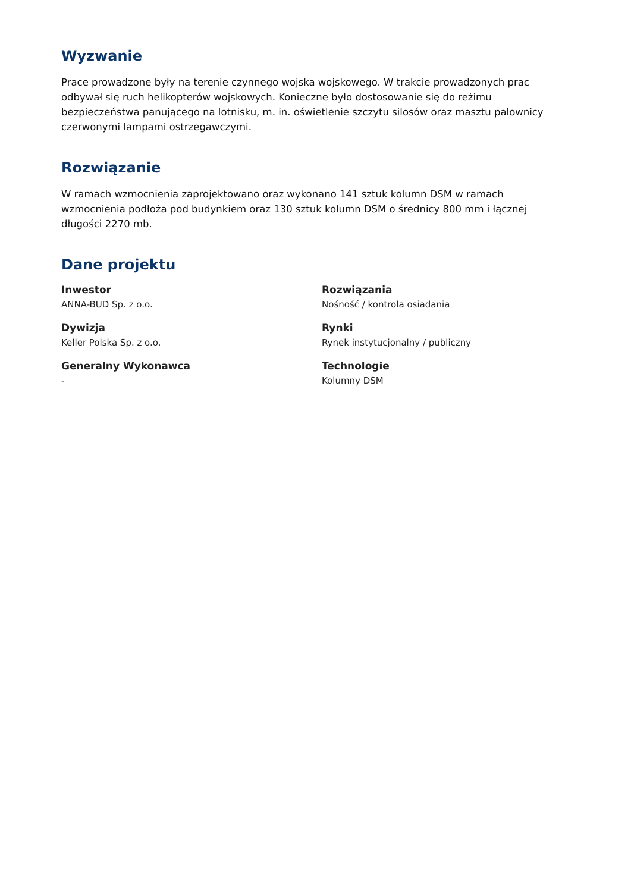Wyzwanie
Prace prowadzone były na terenie czynnego wojska wojskowego. W trakcie prowadzonych prac odbywał się ruch helikopterów wojskowych. Konieczne było dostosowanie się do reżimu bezpieczeństwa panującego na lotnisku, m. in. oświetlenie szczytu silosów oraz masztu palownicy czerwonymi lampami ostrzegawczymi.
Rozwiązanie
W ramach wzmocnienia zaprojektowano oraz wykonano 141 sztuk kolumn DSM w ramach wzmocnienia podłoża pod budynkiem oraz 130 sztuk kolumn DSM o średnicy 800 mm i łącznej długości 2270 mb.
Dane projektu
Inwestor
ANNA-BUD Sp. z o.o.
Rozwiązania
Nośność / kontrola osiadania
Dywizja
Keller Polska Sp. z o.o.
Rynki
Rynek instytucjonalny / publiczny
Generalny Wykonawca
-
Technologie
Kolumny DSM